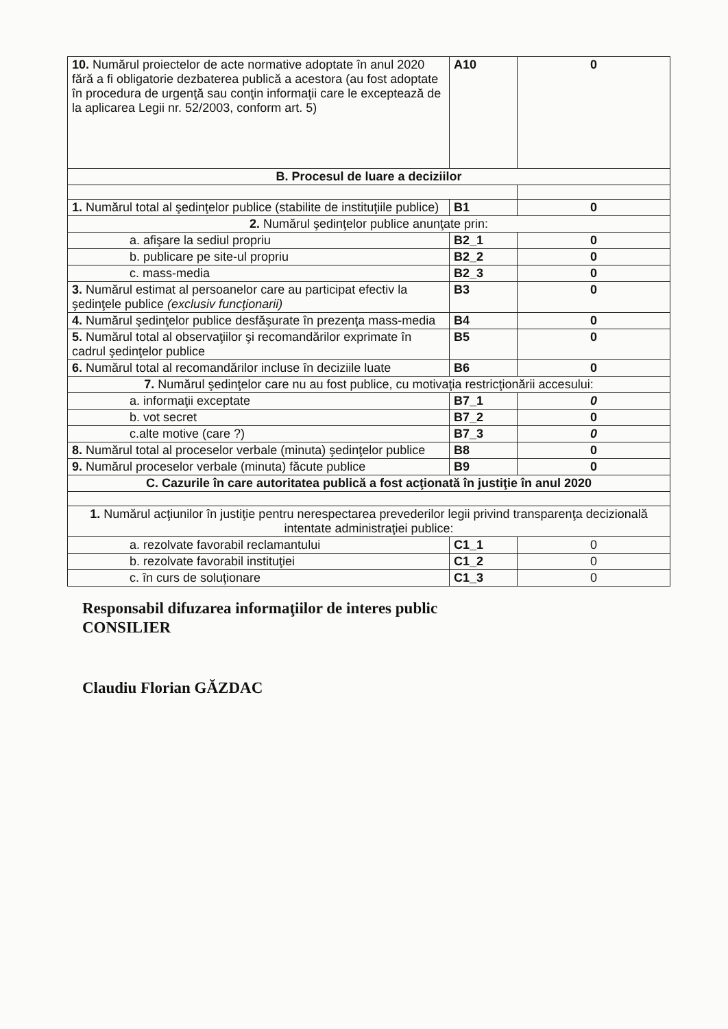| 10. Numărul proiectelor de acte normative adoptate în anul 2020 fără a fi obligatorie dezbaterea publică a acestora (au fost adoptate în procedura de urgenţă sau conţin informaţii care le exceptează de la aplicarea Legii nr. 52/2003, conform art. 5) | A10 | 0 |
| B. Procesul de luare a deciziilor | | |
| 1. Numărul total al şedinţelor publice (stabilite de instituţiile publice) | B1 | 0 |
| 2. Numărul şedinţelor publice anunţate prin: | | |
| a. afişare la sediul propriu | B2_1 | 0 |
| b. publicare pe site-ul propriu | B2_2 | 0 |
| c. mass-media | B2_3 | 0 |
| 3. Numărul estimat al persoanelor care au participat efectiv la şedinţele publice (exclusiv funcţionarii) | B3 | 0 |
| 4. Numărul şedinţelor publice desfăşurate în prezenţa mass-media | B4 | 0 |
| 5. Numărul total al observaţiilor şi recomandărilor exprimate în cadrul şedinţelor publice | B5 | 0 |
| 6. Numărul total al recomandărilor incluse în deciziile luate | B6 | 0 |
| 7. Numărul şedinţelor care nu au fost publice, cu motivaţia restricţionării accesului: | | |
| a. informaţii exceptate | B7_1 | 0 |
| b. vot secret | B7_2 | 0 |
| c.alte motive (care ?) | B7_3 | 0 |
| 8. Numărul total al proceselor verbale (minuta) şedinţelor publice | B8 | 0 |
| 9. Numărul proceselor verbale (minuta) făcute publice | B9 | 0 |
| C. Cazurile în care autoritatea publică a fost acţionată în justiţie în anul 2020 | | |
| 1. Numărul acţiunilor în justiţie pentru nerespectarea prevederilor legii privind transparenţa decizională intentate administraţiei publice: | | |
| a. rezolvate favorabil reclamantului | C1_1 | 0 |
| b. rezolvate favorabil instituţiei | C1_2 | 0 |
| c. în curs de soluţionare | C1_3 | 0 |
Responsabil difuzarea informaţiilor de interes public
CONSILIER
Claudiu Florian GĂZDAC